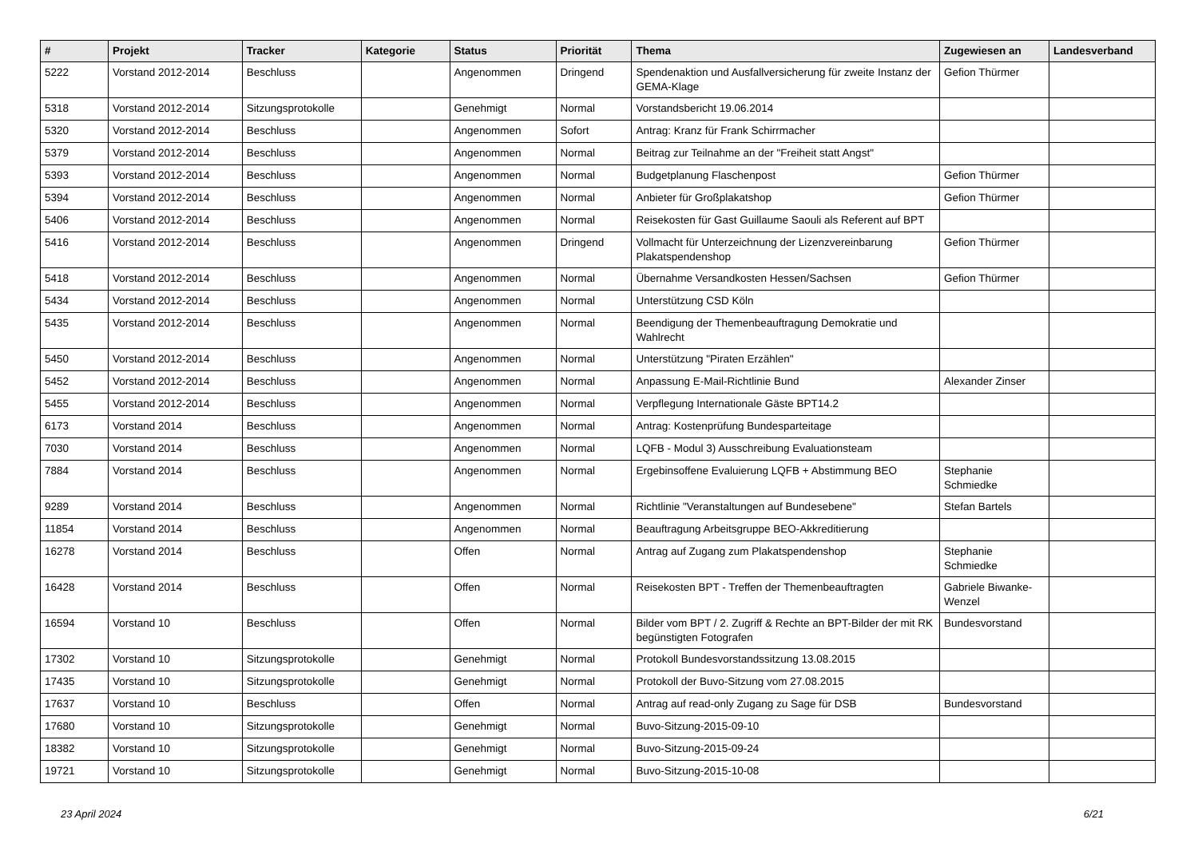| # | Projekt | Tracker | Kategorie | Status | Priorität | Thema | Zugewiesen an | Landesverband |
| --- | --- | --- | --- | --- | --- | --- | --- | --- |
| 5222 | Vorstand 2012-2014 | Beschluss | | Angenommen | Dringend | Spendenaktion und Ausfallversicherung für zweite Instanz der GEMA-Klage | Gefion Thürmer | |
| 5318 | Vorstand 2012-2014 | Sitzungsprotokolle | | Genehmigt | Normal | Vorstandsbericht 19.06.2014 | | |
| 5320 | Vorstand 2012-2014 | Beschluss | | Angenommen | Sofort | Antrag: Kranz für Frank Schirrmacher | | |
| 5379 | Vorstand 2012-2014 | Beschluss | | Angenommen | Normal | Beitrag zur Teilnahme an der "Freiheit statt Angst" | | |
| 5393 | Vorstand 2012-2014 | Beschluss | | Angenommen | Normal | Budgetplanung Flaschenpost | Gefion Thürmer | |
| 5394 | Vorstand 2012-2014 | Beschluss | | Angenommen | Normal | Anbieter für Großplakatshop | Gefion Thürmer | |
| 5406 | Vorstand 2012-2014 | Beschluss | | Angenommen | Normal | Reisekosten für Gast Guillaume Saouli als Referent auf BPT | | |
| 5416 | Vorstand 2012-2014 | Beschluss | | Angenommen | Dringend | Vollmacht für Unterzeichnung der Lizenzvereinbarung Plakatspendenshop | Gefion Thürmer | |
| 5418 | Vorstand 2012-2014 | Beschluss | | Angenommen | Normal | Übernahme Versandkosten Hessen/Sachsen | Gefion Thürmer | |
| 5434 | Vorstand 2012-2014 | Beschluss | | Angenommen | Normal | Unterstützung CSD Köln | | |
| 5435 | Vorstand 2012-2014 | Beschluss | | Angenommen | Normal | Beendigung der Themenbeauftragung Demokratie und Wahlrecht | | |
| 5450 | Vorstand 2012-2014 | Beschluss | | Angenommen | Normal | Unterstützung "Piraten Erzählen" | | |
| 5452 | Vorstand 2012-2014 | Beschluss | | Angenommen | Normal | Anpassung E-Mail-Richtlinie Bund | Alexander Zinser | |
| 5455 | Vorstand 2012-2014 | Beschluss | | Angenommen | Normal | Verpflegung Internationale Gäste BPT14.2 | | |
| 6173 | Vorstand 2014 | Beschluss | | Angenommen | Normal | Antrag: Kostenprüfung Bundesparteitage | | |
| 7030 | Vorstand 2014 | Beschluss | | Angenommen | Normal | LQFB - Modul 3) Ausschreibung Evaluationsteam | | |
| 7884 | Vorstand 2014 | Beschluss | | Angenommen | Normal | Ergebinsoffene Evaluierung LQFB + Abstimmung BEO | Stephanie Schmiedke | |
| 9289 | Vorstand 2014 | Beschluss | | Angenommen | Normal | Richtlinie "Veranstaltungen auf Bundesebene" | Stefan Bartels | |
| 11854 | Vorstand 2014 | Beschluss | | Angenommen | Normal | Beauftragung Arbeitsgruppe BEO-Akkreditierung | | |
| 16278 | Vorstand 2014 | Beschluss | | Offen | Normal | Antrag auf Zugang zum Plakatspendenshop | Stephanie Schmiedke | |
| 16428 | Vorstand 2014 | Beschluss | | Offen | Normal | Reisekosten BPT - Treffen der Themenbeauftragten | Gabriele Biwanke-Wenzel | |
| 16594 | Vorstand 10 | Beschluss | | Offen | Normal | Bilder vom BPT / 2. Zugriff & Rechte an BPT-Bilder der mit RK begünstigten Fotografen | Bundesvorstand | |
| 17302 | Vorstand 10 | Sitzungsprotokolle | | Genehmigt | Normal | Protokoll Bundesvorstandssitzung 13.08.2015 | | |
| 17435 | Vorstand 10 | Sitzungsprotokolle | | Genehmigt | Normal | Protokoll der Buvo-Sitzung vom 27.08.2015 | | |
| 17637 | Vorstand 10 | Beschluss | | Offen | Normal | Antrag auf read-only Zugang zu Sage für DSB | Bundesvorstand | |
| 17680 | Vorstand 10 | Sitzungsprotokolle | | Genehmigt | Normal | Buvo-Sitzung-2015-09-10 | | |
| 18382 | Vorstand 10 | Sitzungsprotokolle | | Genehmigt | Normal | Buvo-Sitzung-2015-09-24 | | |
| 19721 | Vorstand 10 | Sitzungsprotokolle | | Genehmigt | Normal | Buvo-Sitzung-2015-10-08 | | |
23 April 2024 6/21